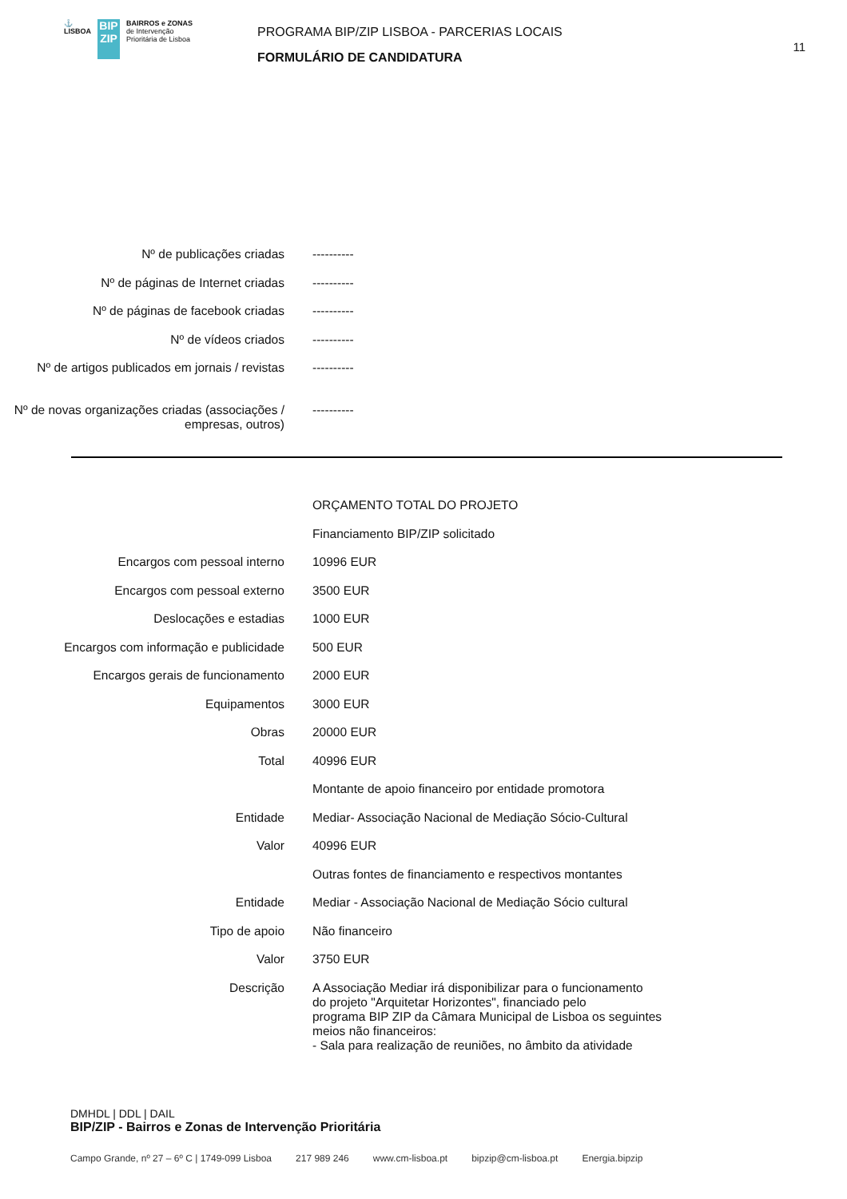⚓
LISBOA
BIP ZIP
BAIRROS e ZONAS
de Intervenção
Prioritária de Lisboa
PROGRAMA BIP/ZIP LISBOA - PARCERIAS LOCAIS
FORMULÁRIO DE CANDIDATURA
11
| Nº de publicações criadas | ---------- |
| Nº de páginas de Internet criadas | ---------- |
| Nº de páginas de facebook criadas | ---------- |
| Nº de vídeos criados | ---------- |
| Nº de artigos publicados em jornais / revistas | ---------- |
| Nº de novas organizações criadas (associações / empresas, outros) | ---------- |
| | ORÇAMENTO TOTAL DO PROJETO |
| | Financiamento BIP/ZIP solicitado |
| Encargos com pessoal interno | 10996 EUR |
| Encargos com pessoal externo | 3500 EUR |
| Deslocações e estadias | 1000 EUR |
| Encargos com informação e publicidade | 500 EUR |
| Encargos gerais de funcionamento | 2000 EUR |
| Equipamentos | 3000 EUR |
| Obras | 20000 EUR |
| Total | 40996 EUR |
| | Montante de apoio financeiro por entidade promotora |
| Entidade | Mediar- Associação Nacional de Mediação Sócio-Cultural |
| Valor | 40996 EUR |
| | Outras fontes de financiamento e respectivos montantes |
| Entidade | Mediar - Associação Nacional de Mediação Sócio cultural |
| Tipo de apoio | Não financeiro |
| Valor | 3750 EUR |
| Descrição | A Associação Mediar irá disponibilizar para o funcionamento do projeto "Arquitetar Horizontes", financiado pelo programa BIP ZIP da Câmara Municipal de Lisboa os seguintes meios não financeiros: - Sala para realização de reuniões, no âmbito da atividade |
DMHDL | DDL | DAIL
BIP/ZIP - Bairros e Zonas de Intervenção Prioritária
Campo Grande, nº 27 – 6º C | 1749-099 Lisboa 217 989 246 www.cm-lisboa.pt bipzip@cm-lisboa.pt Energia.bipzip